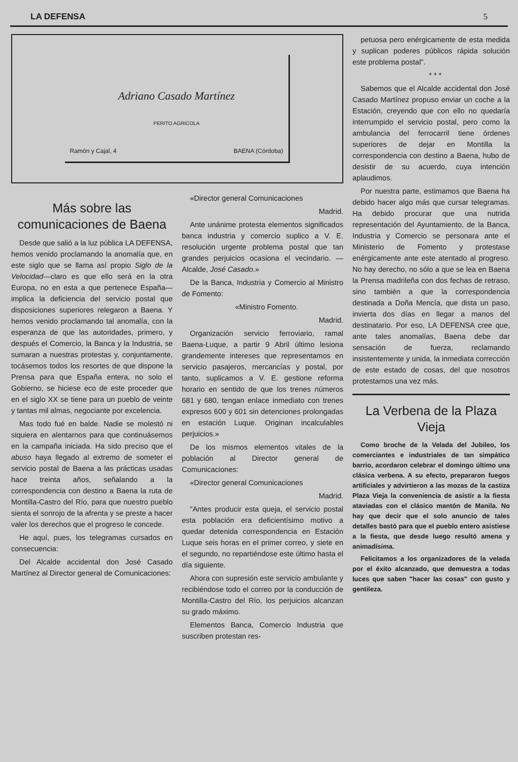LA DEFENSA 5
Adriano Casado Martínez
PERITO AGRICOLA
Ramón y Cajal, 4 BAENA (Córdoba)
petuosa pero enérgicamente de esta medida y suplican poderes públicos rápida solución este problema postal".
* * *
Sabemos que el Alcalde accidental don José Casado Martínez propuso enviar un coche a la Estación, creyendo que con ello no quedaría interrumpido el servicio postal, pero como la ambulancia del ferrocarril tiene órdenes superiores de dejar en Montilla la correspondencia con destino a Baena, hubo de desistir de su acuerdo, cuya intención aplaudimos.
Por nuestra parte, estimamos que Baena ha debido hacer algo más que cursar telegramas. Ha debido procurar que una nutrida representación del Ayuntamiento, de la Banca, Industria y Comercio se personara ante el Ministerio de Fomento y protestase enérgicamente ante este atentado al progreso. No hay derecho, no sólo a que se lea en Baena la Prensa madrileña con dos fechas de retraso, sino también a que la correspondencia destinada a Doña Mencía, que dista un paso, invierta dos días en llegar a manos del destinatario. Por eso, LA DEFENSA cree que, ante tales anomalías, Baena debe dar sensación de fuerza, reclamando insistentemente y unida, la inmediata corrección de este estado de cosas, del que nosotros protestamos una vez más.
La Verbena de la Plaza Vieja
Como broche de la Velada del Jubileo, los comerciantes e industriales de tan simpático barrio, acordaron celebrar el domingo último una clásica verbena. A su efecto, prepararon fuegos artificiales y advirtieron a las mozas de la castiza Plaza Vieja la conveniencia de asistir a la fiesta ataviadas con el clásico mantón de Manila. No hay que decir que el solo anuncio de tales detalles bastó para que el pueblo entero asistiese a la fiesta, que desde luego resultó amena y animadísima.
Felicitamos a los organizadores de la velada por el éxito alcanzado, que demuestra a todas luces que saben "hacer las cosas" con gusto y gentileza.
Más sobre las comunicaciones de Baena
Desde que salió a la luz pública LA DEFENSA, hemos venido proclamando la anomalía que, en este siglo que se llama así propio Siglo de la Velocidad—claro es que ello será en la otra Europa, no en esta a que pertenece España—implica la deficiencia del servicio postal que disposiciones superiores relegaron a Baena. Y hemos venido proclamando tal anomalía, con la esperanza de que las autoridades, primero, y después el Comercio, la Banca y la Industria, se sumaran a nuestras protestas y, conjuntamente, tocásemos todos los resortes de que dispone la Prensa para que España entera, no solo el Gobierno, se hiciese eco de este proceder que en el siglo XX se tiene para un pueblo de veinte y tantas mil almas, negociante por excelencia.
Mas todo fué en balde. Nadie se molestó ni siquiera en alentarnos para que continuásemos en la campaña iniciada. Ha sido preciso que el abuso haya llegado al extremo de someter el servicio postal de Baena a las prácticas usadas hace treinta años, señalando a la correspondencia con destino a Baena la ruta de Montilla-Castro del Río, para que nuestro pueblo sienta el sonrojo de la afrenta y se preste a hacer valer los derechos que el progreso le concede.
He aquí, pues, los telegramas cursados en consecuencia:
Del Alcalde accidental don José Casado Martínez al Director general de Comunicaciones:
«Director general Comunicaciones
Madrid.
Ante unánime protesta elementos significados banca industria y comercio suplico a V. E. resolución urgente problema postal que tan grandes perjuicios ocasiona el vecindario. —Alcalde, José Casado.»
De la Banca, Industria y Comercio al Ministro de Fomento:
«Ministro Fomento.
Madrid.
Organización servicio ferroviario, ramal Baena-Luque, a partir 9 Abril último lesiona grandemente intereses que representamos en servicio pasajeros, mercancías y postal, por tanto, suplicamos a V. E. gestione reforma horario en sentido de que los trenes números 681 y 680, tengan enlace inmediato con trenes expresos 600 y 601 sin detenciones prolongadas en estación Luque. Originan incalculables perjuicios.»
De los mismos elementos vitales de la población al Director general de Comunicaciones:
«Director general Comunicaciones
Madrid.
"Antes producir esta queja, el servicio postal esta población era deficientísimo motivo a quedar detenida correspondencia en Estación Luque seis horas en el primer correo, y siete en el segundo, no repartiéndose este último hasta el día siguiente.
Ahora con supresión este servicio ambulante y recibiéndose todo el correo por la conducción de Montilla-Castro del Río, los perjuicios alcanzan su grado máximo.
Elementos Banca, Comercio Industria que suscriben protestan res-